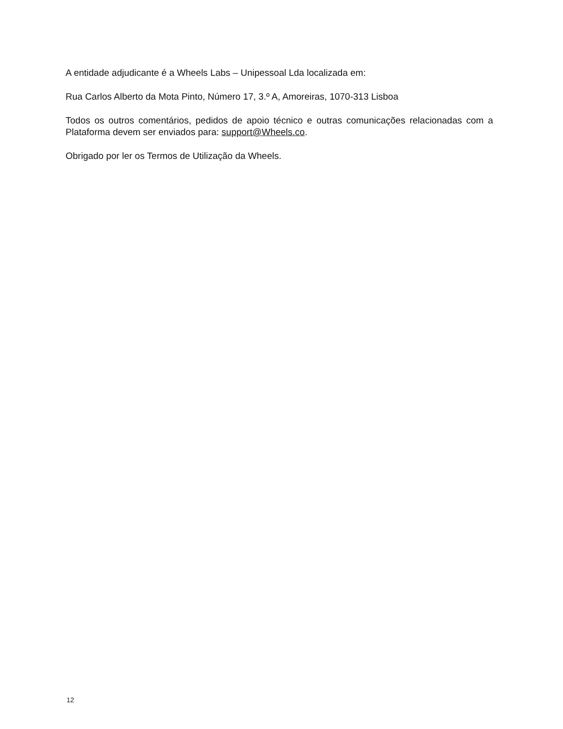A entidade adjudicante é a Wheels Labs – Unipessoal Lda localizada em:
Rua Carlos Alberto da Mota Pinto, Número 17, 3.º A, Amoreiras, 1070-313 Lisboa
Todos os outros comentários, pedidos de apoio técnico e outras comunicações relacionadas com a Plataforma devem ser enviados para: support@Wheels.co.
Obrigado por ler os Termos de Utilização da Wheels.
12